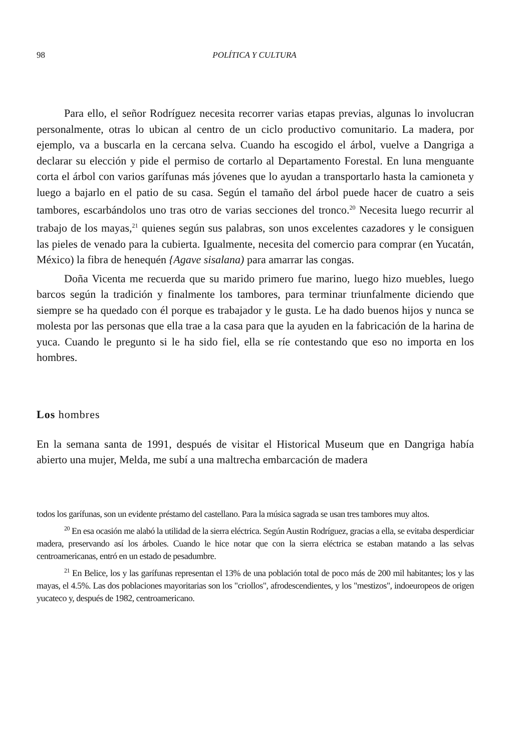98 POLÍTICA Y CULTURA
Para ello, el señor Rodríguez necesita recorrer varias etapas previas, algunas lo involucran personalmente, otras lo ubican al centro de un ciclo productivo comunitario. La madera, por ejemplo, va a buscarla en la cercana selva. Cuando ha escogido el árbol, vuelve a Dangriga a declarar su elección y pide el permiso de cortarlo al Departamento Forestal. En luna menguante corta el árbol con varios garífunas más jóvenes que lo ayudan a transportarlo hasta la camioneta y luego a bajarlo en el patio de su casa. Según el tamaño del árbol puede hacer de cuatro a seis tambores, escarbándolos uno tras otro de varias secciones del tronco.<sup>20</sup> Necesita luego recurrir al trabajo de los mayas,<sup>21</sup> quienes según sus palabras, son unos excelentes cazadores y le consiguen las pieles de venado para la cubierta. Igualmente, necesita del comercio para comprar (en Yucatán, México) la fibra de henequén {Agave sisalana) para amarrar las congas.
Doña Vicenta me recuerda que su marido primero fue marino, luego hizo muebles, luego barcos según la tradición y finalmente los tambores, para terminar triunfalmente diciendo que siempre se ha quedado con él porque es trabajador y le gusta. Le ha dado buenos hijos y nunca se molesta por las personas que ella trae a la casa para que la ayuden en la fabricación de la harina de yuca. Cuando le pregunto si le ha sido fiel, ella se ríe contestando que eso no importa en los hombres.
Los hombres
En la semana santa de 1991, después de visitar el Historical Museum que en Dangriga había abierto una mujer, Melda, me subí a una maltrecha embarcación de madera
todos los garífunas, son un evidente préstamo del castellano. Para la música sagrada se usan tres tambores muy altos.
<sup>20</sup> En esa ocasión me alabó la utilidad de la sierra eléctrica. Según Austin Rodríguez, gracias a ella, se evitaba desperdiciar madera, preservando así los árboles. Cuando le hice notar que con la sierra eléctrica se estaban matando a las selvas centroamericanas, entró en un estado de pesadumbre.
<sup>21</sup> En Belice, los y las garífunas representan el 13% de una población total de poco más de 200 mil habitantes; los y las mayas, el 4.5%. Las dos poblaciones mayoritarias son los "criollos", afrodescendientes, y los "mestizos", indoeuropeos de origen yucateco y, después de 1982, centroamericano.